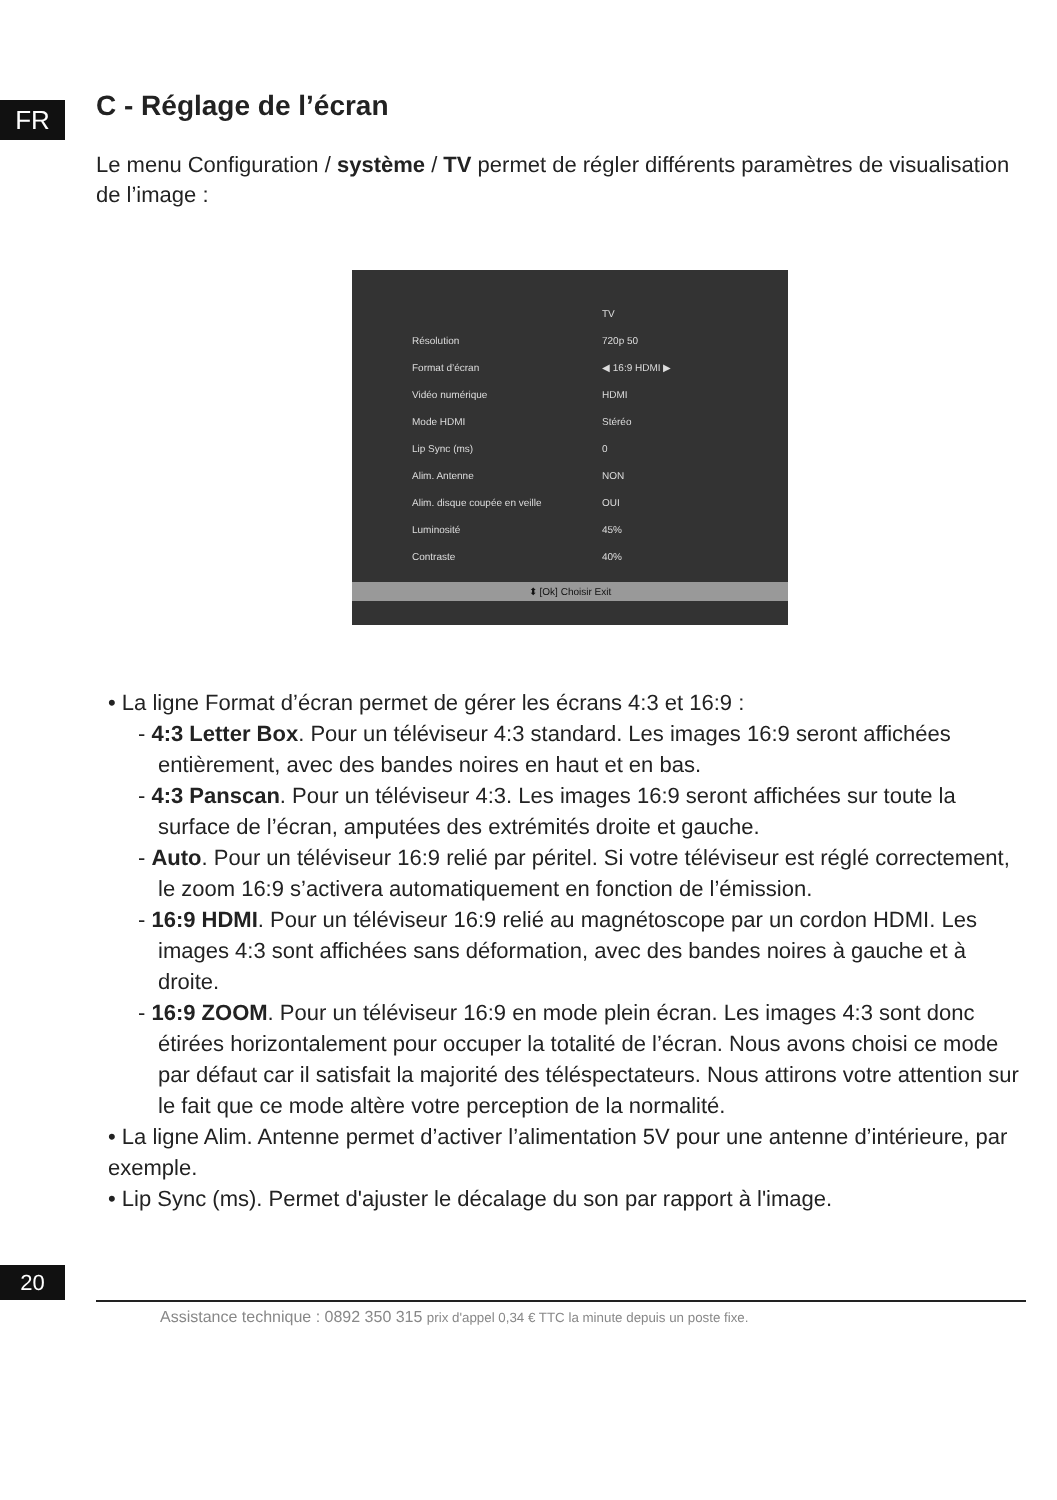FR
C - Réglage de l’écran
Le menu Configuration / système / TV permet de régler différents paramètres de visualisation de l’image :
TV
Résolution 720p 50
Format d’écran ◀ 16:9 HDMI ▶
Vidéo numérique HDMI
Mode HDMI Stéréo
Lip Sync (ms) 0
Alim. Antenne NON
Alim. disque coupée en veille OUI
Luminosité 45%
Contraste 40%
⬍ [Ok] Choisir Exit
• La ligne Format d’écran permet de gérer les écrans 4:3 et 16:9 :
- 4:3 Letter Box. Pour un téléviseur 4:3 standard. Les images 16:9 seront affichées entièrement, avec des bandes noires en haut et en bas.
- 4:3 Panscan. Pour un téléviseur 4:3. Les images 16:9 seront affichées sur toute la surface de l’écran, amputées des extrémités droite et gauche.
- Auto. Pour un téléviseur 16:9 relié par péritel. Si votre téléviseur est réglé correctement, le zoom 16:9 s’activera automatiquement en fonction de l’émission.
- 16:9 HDMI. Pour un téléviseur 16:9 relié au magnétoscope par un cordon HDMI. Les images 4:3 sont affichées sans déformation, avec des bandes noires à gauche et à droite.
- 16:9 ZOOM. Pour un téléviseur 16:9 en mode plein écran. Les images 4:3 sont donc étirées horizontalement pour occuper la totalité de l’écran. Nous avons choisi ce mode par défaut car il satisfait la majorité des téléspectateurs. Nous attirons votre attention sur le fait que ce mode altère votre perception de la normalité.
• La ligne Alim. Antenne permet d’activer l’alimentation 5V pour une antenne d’intérieure, par exemple.
• Lip Sync (ms). Permet d'ajuster le décalage du son par rapport à l'image.
20
Assistance technique : 0892 350 315 prix d'appel 0,34 € TTC la minute depuis un poste fixe.